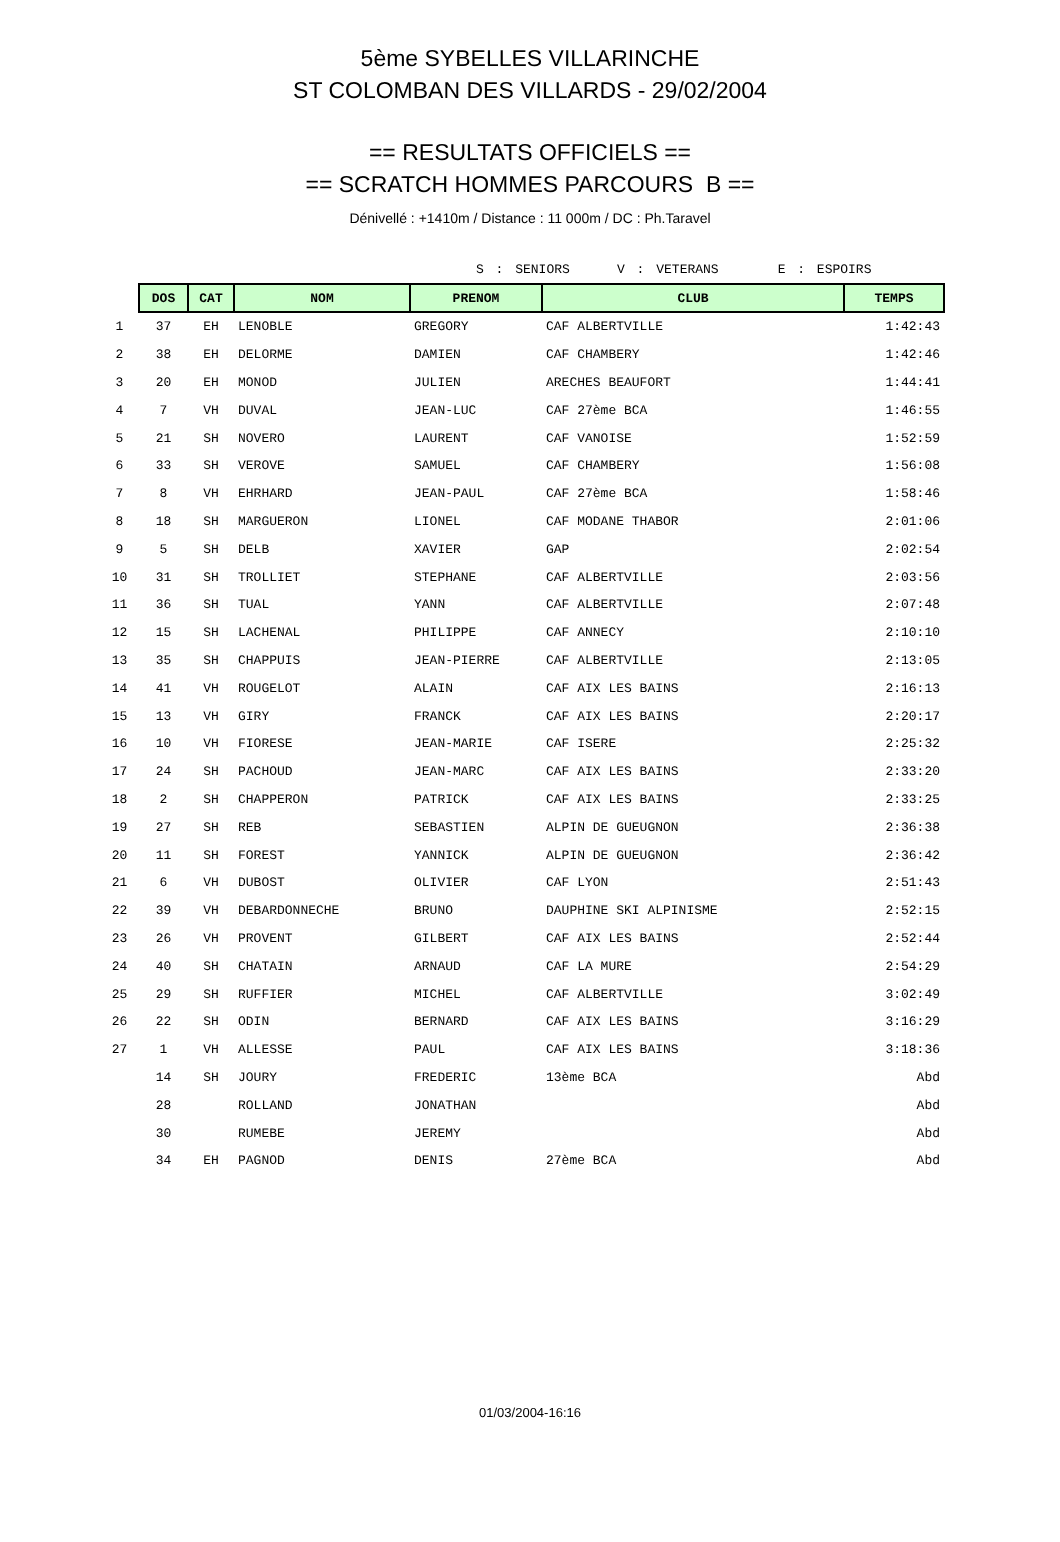5ème SYBELLES VILLARINCHE
ST COLOMBAN DES VILLARDS - 29/02/2004
== RESULTATS OFFICIELS ==
== SCRATCH HOMMES PARCOURS B ==
Dénivellé : +1410m / Distance : 11 000m / DC : Ph.Taravel
S : SENIORS V : VETERANS E : ESPOIRS
| | DOS | CAT | NOM | PRENOM | CLUB | TEMPS |
| 1 | 37 | EH | LENOBLE | GREGORY | CAF ALBERTVILLE | 1:42:43 |
| 2 | 38 | EH | DELORME | DAMIEN | CAF CHAMBERY | 1:42:46 |
| 3 | 20 | EH | MONOD | JULIEN | ARECHES BEAUFORT | 1:44:41 |
| 4 | 7 | VH | DUVAL | JEAN-LUC | CAF 27ème BCA | 1:46:55 |
| 5 | 21 | SH | NOVERO | LAURENT | CAF VANOISE | 1:52:59 |
| 6 | 33 | SH | VEROVE | SAMUEL | CAF CHAMBERY | 1:56:08 |
| 7 | 8 | VH | EHRHARD | JEAN-PAUL | CAF 27ème BCA | 1:58:46 |
| 8 | 18 | SH | MARGUERON | LIONEL | CAF MODANE THABOR | 2:01:06 |
| 9 | 5 | SH | DELB | XAVIER | GAP | 2:02:54 |
| 10 | 31 | SH | TROLLIET | STEPHANE | CAF ALBERTVILLE | 2:03:56 |
| 11 | 36 | SH | TUAL | YANN | CAF ALBERTVILLE | 2:07:48 |
| 12 | 15 | SH | LACHENAL | PHILIPPE | CAF ANNECY | 2:10:10 |
| 13 | 35 | SH | CHAPPUIS | JEAN-PIERRE | CAF ALBERTVILLE | 2:13:05 |
| 14 | 41 | VH | ROUGELOT | ALAIN | CAF AIX LES BAINS | 2:16:13 |
| 15 | 13 | VH | GIRY | FRANCK | CAF AIX LES BAINS | 2:20:17 |
| 16 | 10 | VH | FIORESE | JEAN-MARIE | CAF ISERE | 2:25:32 |
| 17 | 24 | SH | PACHOUD | JEAN-MARC | CAF AIX LES BAINS | 2:33:20 |
| 18 | 2 | SH | CHAPPERON | PATRICK | CAF AIX LES BAINS | 2:33:25 |
| 19 | 27 | SH | REB | SEBASTIEN | ALPIN DE GUEUGNON | 2:36:38 |
| 20 | 11 | SH | FOREST | YANNICK | ALPIN DE GUEUGNON | 2:36:42 |
| 21 | 6 | VH | DUBOST | OLIVIER | CAF LYON | 2:51:43 |
| 22 | 39 | VH | DEBARDONNECHE | BRUNO | DAUPHINE SKI ALPINISME | 2:52:15 |
| 23 | 26 | VH | PROVENT | GILBERT | CAF AIX LES BAINS | 2:52:44 |
| 24 | 40 | SH | CHATAIN | ARNAUD | CAF LA MURE | 2:54:29 |
| 25 | 29 | SH | RUFFIER | MICHEL | CAF ALBERTVILLE | 3:02:49 |
| 26 | 22 | SH | ODIN | BERNARD | CAF AIX LES BAINS | 3:16:29 |
| 27 | 1 | VH | ALLESSE | PAUL | CAF AIX LES BAINS | 3:18:36 |
| | 14 | SH | JOURY | FREDERIC | 13ème BCA | Abd |
| | 28 | | ROLLAND | JONATHAN | | Abd |
| | 30 | | RUMEBE | JEREMY | | Abd |
| | 34 | EH | PAGNOD | DENIS | 27ème BCA | Abd |
01/03/2004-16:16